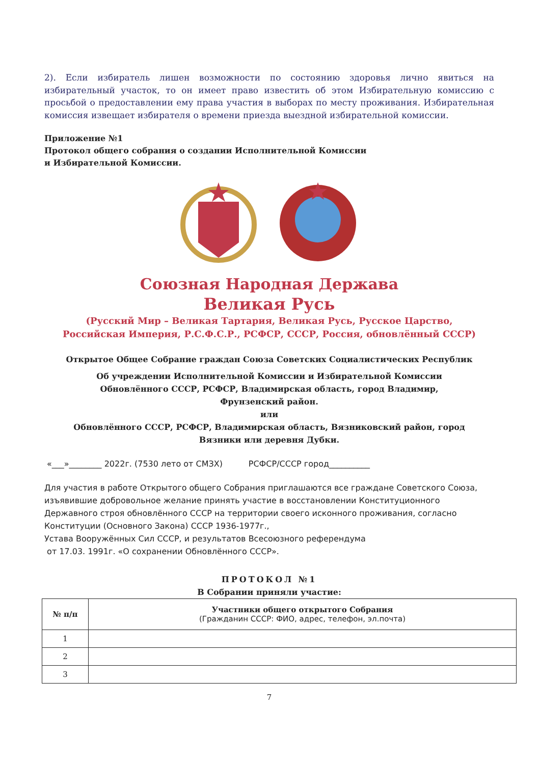2). Если избиратель лишен возможности по состоянию здоровья лично явиться на избирательный участок, то он имеет право известить об этом Избирательную комиссию с просьбой о предоставлении ему права участия в выборах по месту проживания. Избирательная комиссия извещает избирателя о времени приезда выездной избирательной комиссии.
Приложение №1
Протокол общего собрания о создании Исполнительной Комиссии
и Избирательной Комиссии.
Союзная Народная Держава
Великая Русь
(Русский Мир – Великая Тартария, Великая Русь, Русское Царство,
Российская Империя, Р.С.Ф.С.Р., РСФСР, СССР, Россия, обновлённый СССР)
Открытое Общее Собрание граждан Союза Советских Социалистических Республик
Об учреждении Исполнительной Комиссии и Избирательной Комиссии
Обновлённого СССР, РСФСР, Владимирская область, город Владимир,
Фрунзенский район.
или
Обновлённого СССР, РСФСР, Владимирская область, Вязниковский район, город
Вязники или деревня Дубки.
«___»________ 2022г. (7530 лето от СМЗХ) РСФСР/СССР город__________
Для участия в работе Открытого общего Собрания приглашаются все граждане Советского Союза, изъявившие добровольное желание принять участие в восстановлении Конституционного Державного строя обновлённого СССР на территории своего исконного проживания, согласно Конституции (Основного Закона) СССР 1936-1977г.,
Устава Вооружённых Сил СССР, и результатов Всесоюзного референдума
от 17.03. 1991г. «О сохранении Обновлённого СССР».
ПРОТОКОЛ №1
В Собрании приняли участие:
| № п/п | Участники общего открытого Собрания (Гражданин СССР: ФИО, адрес, телефон, эл.почта) |
| --- | --- |
| 1 | |
| 2 | |
| 3 | |
7